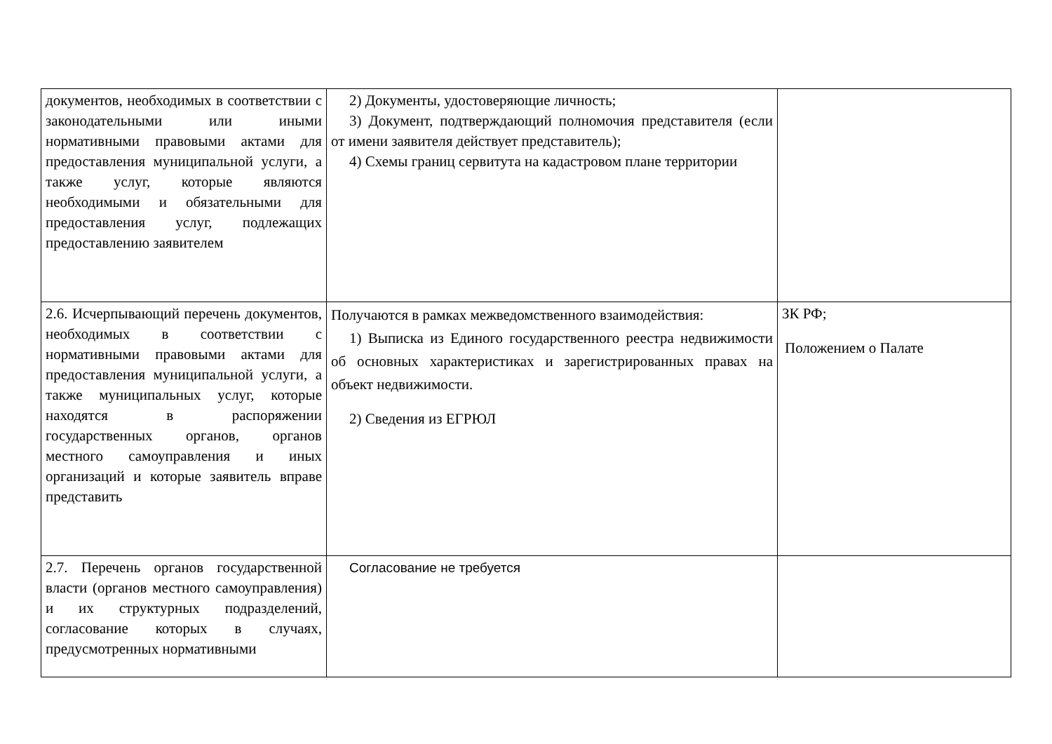| документов, необходимых в соответствии с законодательными или иными нормативными правовыми актами для предоставления муниципальной услуги, а также услуг, которые являются необходимыми и обязательными для предоставления услуг, подлежащих предоставлению заявителем | 2) Документы, удостоверяющие личность; 3) Документ, подтверждающий полномочия представителя (если от имени заявителя действует представитель); 4) Схемы границ сервитута на кадастровом плане территории | |
| 2.6. Исчерпывающий перечень документов, необходимых в соответствии с нормативными правовыми актами для предоставления муниципальной услуги, а также муниципальных услуг, которые находятся в распоряжении государственных органов, органов местного самоуправления и иных организаций и которые заявитель вправе представить | Получаются в рамках межведомственного взаимодействия: 1) Выписка из Единого государственного реестра недвижимости об основных характеристиках и зарегистрированных правах на объект недвижимости. 2) Сведения из ЕГРЮЛ | ЗК РФ; Положением о Палате |
| 2.7. Перечень органов государственной власти (органов местного самоуправления) и их структурных подразделений, согласование которых в случаях, предусмотренных нормативными | Согласование не требуется | |